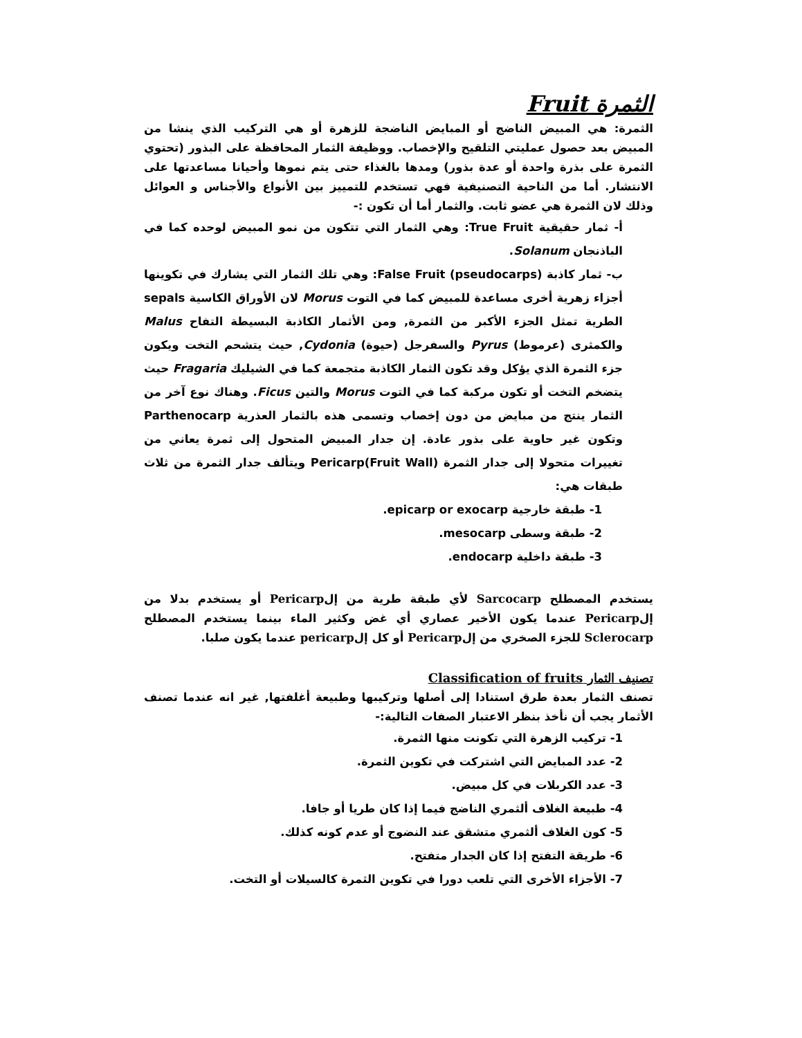الثمرة Fruit
الثمرة: هي المبيض الناضج أو المبايض الناضجة للزهرة أو هي التركيب الذي ينشا من المبيض بعد حصول عمليتي التلقيح والإخصاب. ووظيفة الثمار المحافظة على البذور (تحتوي الثمرة على بذرة واحدة أو عدة بذور) ومدها بالغذاء حتى يتم نموها وأحيانا مساعدتها على الانتشار. أما من الناحية التصنيفية فهي تستخدم للتمييز بين الأنواع والأجناس و العوائل وذلك لان الثمرة هي عضو ثابت. والثمار أما أن تكون :-
أ- ثمار حقيقية True Fruit: وهي الثمار التي تتكون من نمو المبيض لوحده كما في الباذنجان Solanum.
ب- ثمار كاذبة False Fruit (pseudocarps): وهي تلك الثمار التي يشارك في تكوينها أجزاء زهرية أخرى مساعدة للمبيض كما في التوت Morus لان الأوراق الكاسية sepals الطرية تمثل الجزء الأكبر من الثمرة, ومن الأثمار الكاذبة البسيطة التفاح Malus والكمثرى (عرموط) Pyrus والسفرجل (حيوة) Cydonia, حيث يتشحم التخت ويكون جزء الثمرة الذي يؤكل وقد تكون الثمار الكاذبة متجمعة كما في الشيليك Fragaria حيث يتضخم التخت أو تكون مركبة كما في التوت Morus والتين Ficus. وهناك نوع آخر من الثمار ينتج من مبايض من دون إخصاب وتسمى هذه بالثمار العذرية Parthenocarp وتكون غير حاوية على بذور عادة. إن جدار المبيض المتحول إلى ثمرة يعاني من تغييرات متحولا إلى جدار الثمرة Pericarp(Fruit Wall) ويتألف جدار الثمرة من ثلاث طبقات هي:
1- طبقة خارجية epicarp or exocarp.
2- طبقة وسطى mesocarp.
3- طبقة داخلية endocarp.
يستخدم المصطلح Sarcocarp لأي طبقة طرية من إلPericarp أو يستخدم بدلا من إلPericarp عندما يكون الأخير عصاري أي غض وكثير الماء بينما يستخدم المصطلح Sclerocarp للجزء الصخري من إلPericarp أو كل إلpericarp عندما يكون صلبا.
تصنيف الثمار Classification of fruits
تصنف الثمار بعدة طرق استنادا إلى أصلها وتركيبها وطبيعة أغلفتها, غير انه عندما تصنف الأثمار يجب أن نأخذ بنظر الاعتبار الصفات التالية:-
1- تركيب الزهرة التي تكونت منها الثمرة.
2- عدد المبايض التي اشتركت في تكوين الثمرة.
3- عدد الكربلات في كل مبيض.
4- طبيعة الغلاف ألثمري الناضج فيما إذا كان طريا أو جافا.
5- كون الغلاف ألثمري متشقق عند النضوج أو عدم كونه كذلك.
6- طريقة التفتح إذا كان الجدار متفتح.
7- الأجزاء الأخرى التي تلعب دورا في تكوين الثمرة كالسيلات أو التخت.